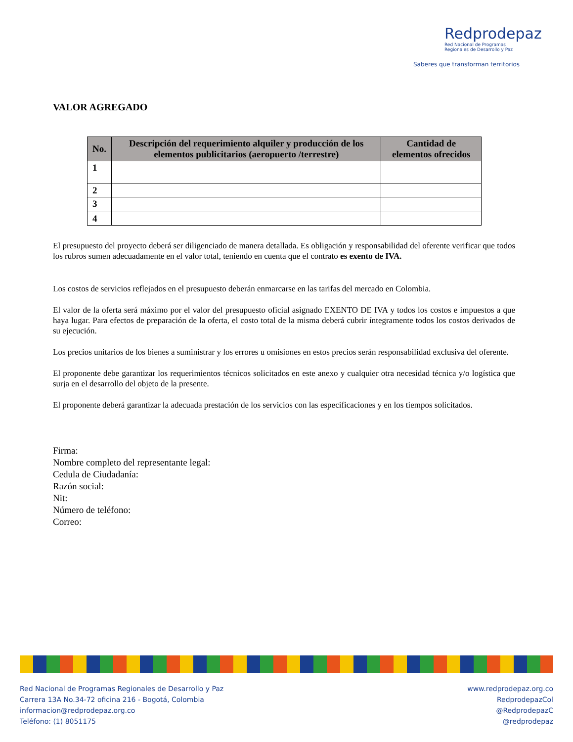Redprodepaz
Red Nacional de Programas
Regionales de Desarrollo y Paz
Saberes que transforman territorios
VALOR AGREGADO
| No. | Descripción del requerimiento alquiler y producción de los elementos publicitarios (aeropuerto /terrestre) | Cantidad de elementos ofrecidos |
| --- | --- | --- |
| 1 | | |
| 2 | | |
| 3 | | |
| 4 | | |
El presupuesto del proyecto deberá ser diligenciado de manera detallada. Es obligación y responsabilidad del oferente verificar que todos los rubros sumen adecuadamente en el valor total, teniendo en cuenta que el contrato es exento de IVA.
Los costos de servicios reflejados en el presupuesto deberán enmarcarse en las tarifas del mercado en Colombia.
El valor de la oferta será máximo por el valor del presupuesto oficial asignado EXENTO DE IVA y todos los costos e impuestos a que haya lugar. Para efectos de preparación de la oferta, el costo total de la misma deberá cubrir íntegramente todos los costos derivados de su ejecución.
Los precios unitarios de los bienes a suministrar y los errores u omisiones en estos precios serán responsabilidad exclusiva del oferente.
El proponente debe garantizar los requerimientos técnicos solicitados en este anexo y cualquier otra necesidad técnica y/o logística que surja en el desarrollo del objeto de la presente.
El proponente deberá garantizar la adecuada prestación de los servicios con las especificaciones y en los tiempos solicitados.
Firma:
Nombre completo del representante legal:
Cedula de Ciudadanía:
Razón social:
Nit:
Número de teléfono:
Correo:
Red Nacional de Programas Regionales de Desarrollo y Paz
Carrera 13A No.34-72 oficina 216 - Bogotá, Colombia
informacion@redprodepaz.org.co
Teléfono: (1) 8051175
www.redprodepaz.org.co
RedprodepazCol
@RedprodepazC
@redprodepaz